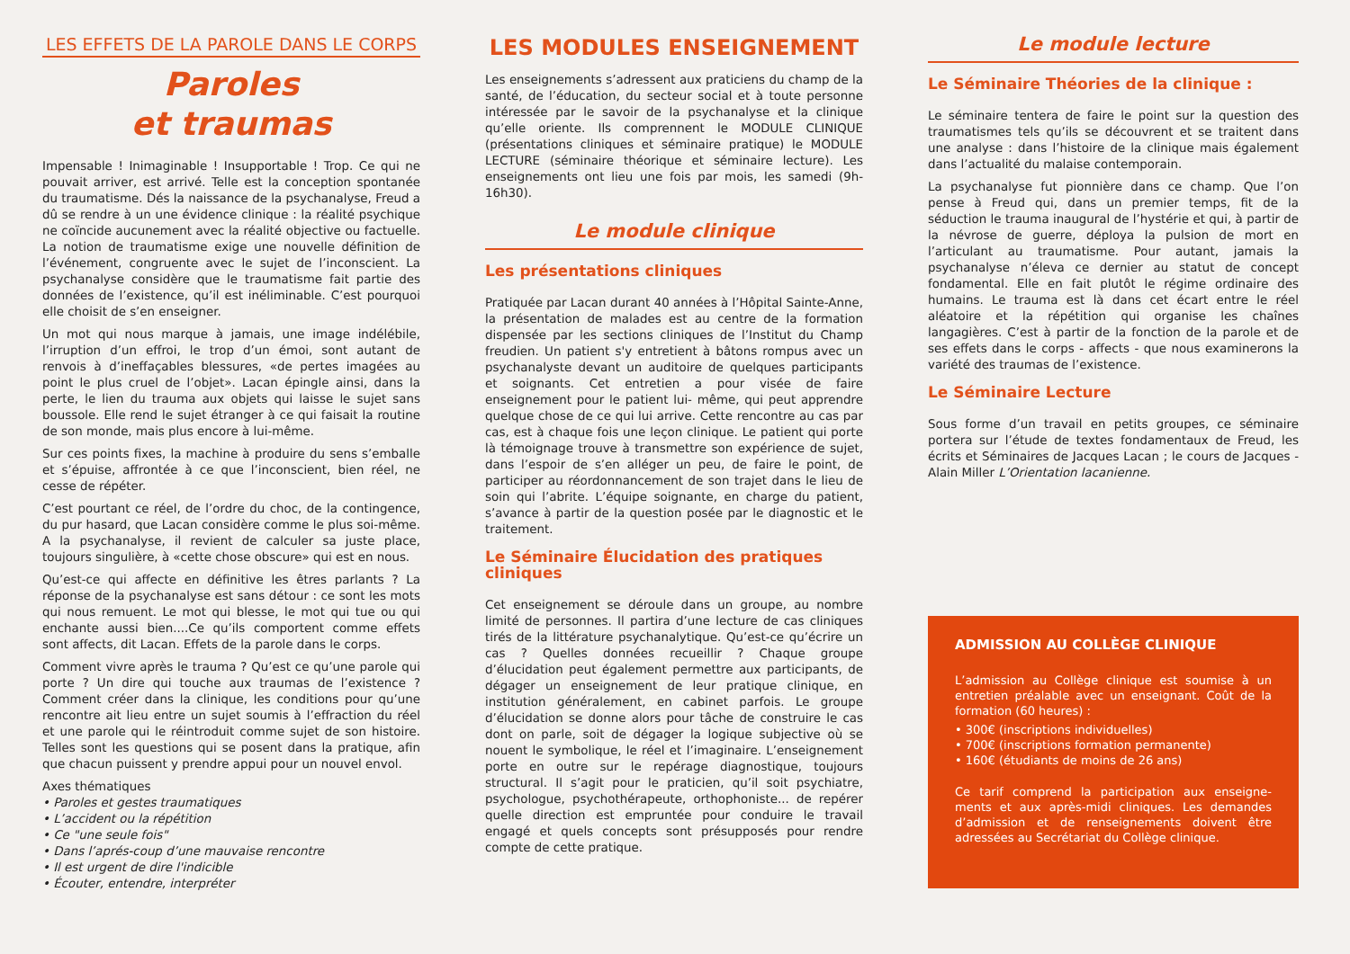LES EFFETS DE LA PAROLE DANS LE CORPS
Paroles
et traumas
Impensable ! Inimaginable ! Insupportable ! Trop. Ce qui ne pouvait arriver, est arrivé. Telle est la conception spontanée du traumatisme. Dés la naissance de la psychanalyse, Freud a dû se rendre à un une évidence clinique : la réalité psychique ne coïncide aucunement avec la réalité objective ou factuelle. La notion de traumatisme exige une nouvelle définition de l’événement, congruente avec le sujet de l’inconscient. La psychanalyse considère que le traumatisme fait partie des données de l’existence, qu’il est inéliminable. C’est pourquoi elle choisit de s’en enseigner.
Un mot qui nous marque à jamais, une image indélébile, l’irruption d’un effroi, le trop d’un émoi, sont autant de renvois à d’ineffaçables blessures, «de pertes imagées au point le plus cruel de l’objet». Lacan épingle ainsi, dans la perte, le lien du trauma aux objets qui laisse le sujet sans boussole. Elle rend le sujet étranger à ce qui faisait la routine de son monde, mais plus encore à lui-même.
Sur ces points fixes, la machine à produire du sens s’emballe et s’épuise, affrontée à ce que l’inconscient, bien réel, ne cesse de répéter.
C’est pourtant ce réel, de l’ordre du choc, de la contingence, du pur hasard, que Lacan considère comme le plus soi-même. A la psychanalyse, il revient de calculer sa juste place, toujours singulière, à «cette chose obscure» qui est en nous.
Qu’est-ce qui affecte en définitive les êtres parlants ? La réponse de la psychanalyse est sans détour : ce sont les mots qui nous remuent. Le mot qui blesse, le mot qui tue ou qui enchante aussi bien....Ce qu’ils comportent comme effets sont affects, dit Lacan. Effets de la parole dans le corps.
Comment vivre après le trauma ? Qu’est ce qu’une parole qui porte ? Un dire qui touche aux traumas de l’existence ? Comment créer dans la clinique, les conditions pour qu’une rencontre ait lieu entre un sujet soumis à l’effraction du réel et une parole qui le réintroduit comme sujet de son histoire. Telles sont les questions qui se posent dans la pratique, afin que chacun puissent y prendre appui pour un nouvel envol.
Axes thématiques
• Paroles et gestes traumatiques
• L’accident ou la répétition
• Ce "une seule fois"
• Dans l’aprés-coup d’une mauvaise rencontre
• Il est urgent de dire l'indicible
• Écouter, entendre, interpréter
LES MODULES ENSEIGNEMENT
Les enseignements s’adressent aux praticiens du champ de la santé, de l’éducation, du secteur social et à toute personne intéressée par le savoir de la psychanalyse et la clinique qu’elle oriente. Ils comprennent le MODULE CLINIQUE (présentations cliniques et séminaire pratique) le MODULE LECTURE (séminaire théorique et séminaire lecture). Les enseignements ont lieu une fois par mois, les samedi (9h-16h30).
Le module clinique
Les présentations cliniques
Pratiquée par Lacan durant 40 années à l’Hôpital Sainte-Anne, la présentation de malades est au centre de la formation dispensée par les sections cliniques de l’Institut du Champ freudien. Un patient s'y entretient à bâtons rompus avec un psychanalyste devant un auditoire de quelques participants et soignants. Cet entretien a pour visée de faire enseignement pour le patient lui- même, qui peut apprendre quelque chose de ce qui lui arrive. Cette rencontre au cas par cas, est à chaque fois une leçon clinique. Le patient qui porte là témoignage trouve à transmettre son expérience de sujet, dans l’espoir de s’en alléger un peu, de faire le point, de participer au réordonnancement de son trajet dans le lieu de soin qui l’abrite. L’équipe soignante, en charge du patient, s’avance à partir de la question posée par le diagnostic et le traitement.
Le Séminaire Élucidation des pratiques cliniques
Cet enseignement se déroule dans un groupe, au nombre limité de personnes. Il partira d’une lecture de cas cliniques tirés de la littérature psychanalytique. Qu’est-ce qu’écrire un cas ? Quelles données recueillir ? Chaque groupe d’élucidation peut également permettre aux participants, de dégager un enseignement de leur pratique clinique, en institution généralement, en cabinet parfois. Le groupe d’élucidation se donne alors pour tâche de construire le cas dont on parle, soit de dégager la logique subjective où se nouent le symbolique, le réel et l’imaginaire. L’enseignement porte en outre sur le repérage diagnostique, toujours structural. Il s’agit pour le praticien, qu’il soit psychiatre, psychologue, psychothérapeute, orthophoniste... de repérer quelle direction est empruntée pour conduire le travail engagé et quels concepts sont présupposés pour rendre compte de cette pratique.
Le module lecture
Le Séminaire Théories de la clinique :
Le séminaire tentera de faire le point sur la question des traumatismes tels qu’ils se découvrent et se traitent dans une analyse : dans l’histoire de la clinique mais également dans l’actualité du malaise contemporain.
La psychanalyse fut pionnière dans ce champ. Que l’on pense à Freud qui, dans un premier temps, fit de la séduction le trauma inaugural de l’hystérie et qui, à partir de la névrose de guerre, déploya la pulsion de mort en l’articulant au traumatisme. Pour autant, jamais la psychanalyse n’éleva ce dernier au statut de concept fondamental. Elle en fait plutôt le régime ordinaire des humains. Le trauma est là dans cet écart entre le réel aléatoire et la répétition qui organise les chaînes langagières. C’est à partir de la fonction de la parole et de ses effets dans le corps - affects - que nous examinerons la variété des traumas de l’existence.
Le Séminaire Lecture
Sous forme d’un travail en petits groupes, ce séminaire portera sur l’étude de textes fondamentaux de Freud, les écrits et Séminaires de Jacques Lacan ; le cours de Jacques -Alain Miller L’Orientation lacanienne.
ADMISSION AU COLLÈGE CLINIQUE
L’admission au Collège clinique est soumise à un entretien préalable avec un enseignant. Coût de la formation (60 heures) :
• 300€ (inscriptions individuelles)
• 700€ (inscriptions formation permanente)
• 160€ (étudiants de moins de 26 ans)
Ce tarif comprend la participation aux enseigne-ments et aux après-midi cliniques. Les demandes d’admission et de renseignements doivent être adressées au Secrétariat du Collège clinique.